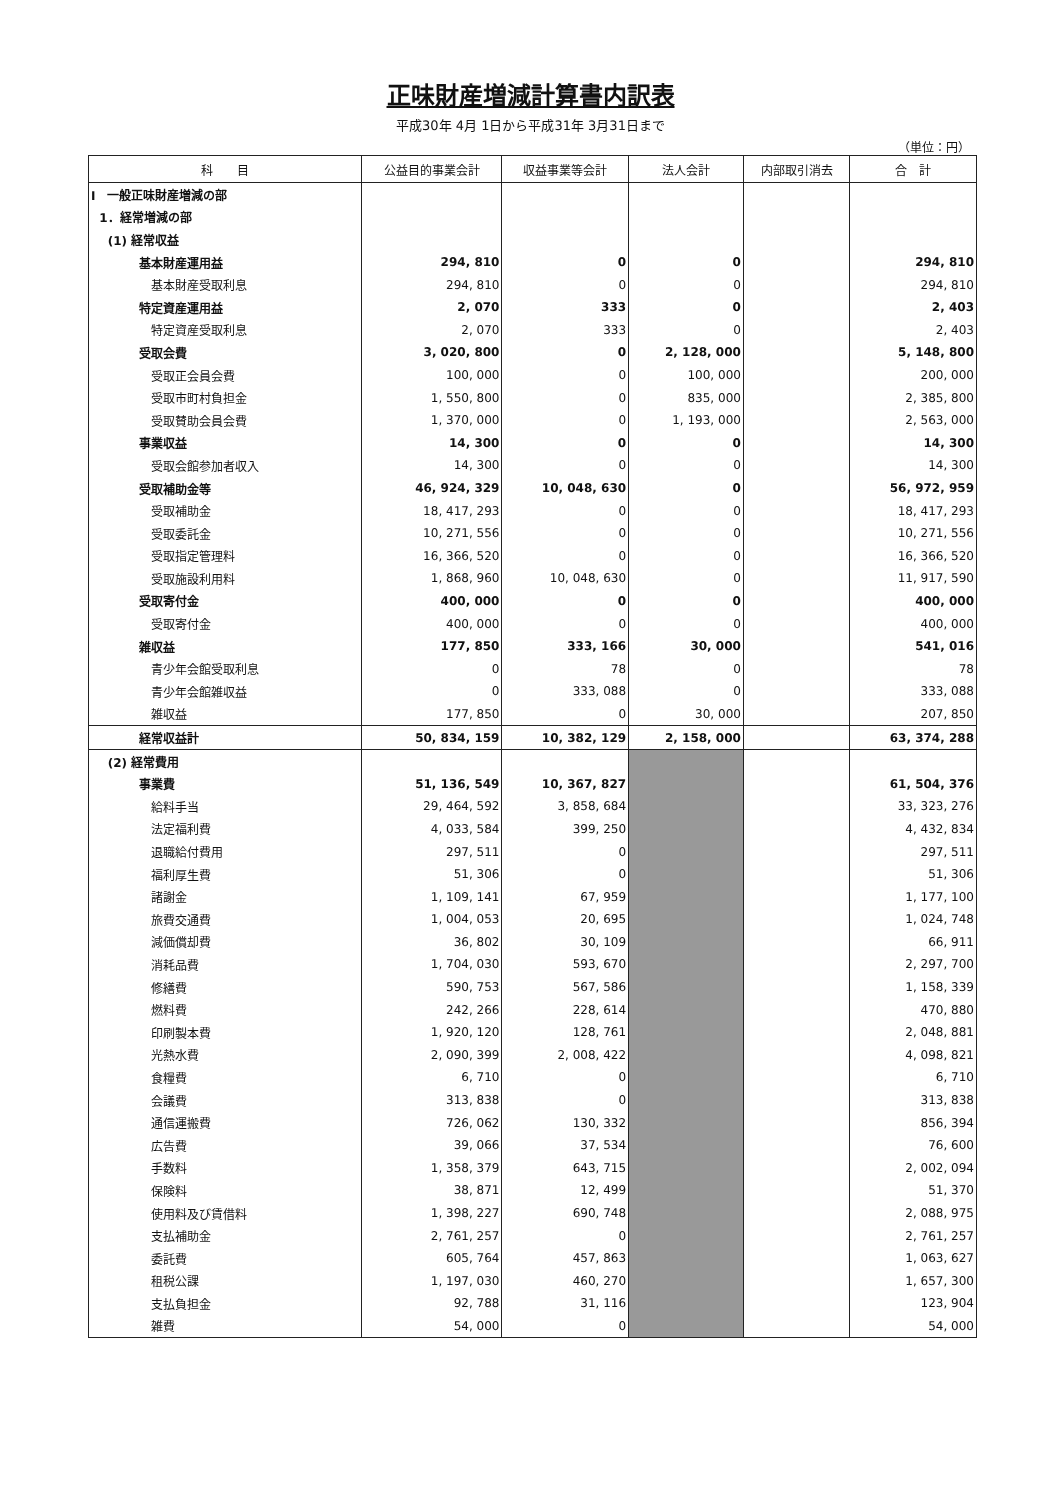正味財産増減計算書内訳表
平成30年 4月 1日から平成31年 3月31日まで
（単位：円）
| 科 目 | 公益目的事業会計 | 収益事業等会計 | 法人会計 | 内部取引消去 | 合 計 |
| --- | --- | --- | --- | --- | --- |
| Ⅰ 一般正味財産増減の部 | | | | | |
| 1．経常増減の部 | | | | | |
| (1) 経常収益 | | | | | |
| 基本財産運用益 | 294, 810 | 0 | 0 | | 294, 810 |
| 基本財産受取利息 | 294, 810 | 0 | 0 | | 294, 810 |
| 特定資産運用益 | 2, 070 | 333 | 0 | | 2, 403 |
| 特定資産受取利息 | 2, 070 | 333 | 0 | | 2, 403 |
| 受取会費 | 3, 020, 800 | 0 | 2, 128, 000 | | 5, 148, 800 |
| 受取正会員会費 | 100, 000 | 0 | 100, 000 | | 200, 000 |
| 受取市町村負担金 | 1, 550, 800 | 0 | 835, 000 | | 2, 385, 800 |
| 受取賛助会員会費 | 1, 370, 000 | 0 | 1, 193, 000 | | 2, 563, 000 |
| 事業収益 | 14, 300 | 0 | 0 | | 14, 300 |
| 受取会館参加者収入 | 14, 300 | 0 | 0 | | 14, 300 |
| 受取補助金等 | 46, 924, 329 | 10, 048, 630 | 0 | | 56, 972, 959 |
| 受取補助金 | 18, 417, 293 | 0 | 0 | | 18, 417, 293 |
| 受取委託金 | 10, 271, 556 | 0 | 0 | | 10, 271, 556 |
| 受取指定管理料 | 16, 366, 520 | 0 | 0 | | 16, 366, 520 |
| 受取施設利用料 | 1, 868, 960 | 10, 048, 630 | 0 | | 11, 917, 590 |
| 受取寄付金 | 400, 000 | 0 | 0 | | 400, 000 |
| 受取寄付金 | 400, 000 | 0 | 0 | | 400, 000 |
| 雑収益 | 177, 850 | 333, 166 | 30, 000 | | 541, 016 |
| 青少年会館受取利息 | 0 | 78 | 0 | | 78 |
| 青少年会館雑収益 | 0 | 333, 088 | 0 | | 333, 088 |
| 雑収益 | 177, 850 | 0 | 30, 000 | | 207, 850 |
| 経常収益計 | 50, 834, 159 | 10, 382, 129 | 2, 158, 000 | | 63, 374, 288 |
| (2) 経常費用 | | | | | |
| 事業費 | 51, 136, 549 | 10, 367, 827 | | | 61, 504, 376 |
| 給料手当 | 29, 464, 592 | 3, 858, 684 | | | 33, 323, 276 |
| 法定福利費 | 4, 033, 584 | 399, 250 | | | 4, 432, 834 |
| 退職給付費用 | 297, 511 | 0 | | | 297, 511 |
| 福利厚生費 | 51, 306 | 0 | | | 51, 306 |
| 諸謝金 | 1, 109, 141 | 67, 959 | | | 1, 177, 100 |
| 旅費交通費 | 1, 004, 053 | 20, 695 | | | 1, 024, 748 |
| 減価償却費 | 36, 802 | 30, 109 | | | 66, 911 |
| 消耗品費 | 1, 704, 030 | 593, 670 | | | 2, 297, 700 |
| 修繕費 | 590, 753 | 567, 586 | | | 1, 158, 339 |
| 燃料費 | 242, 266 | 228, 614 | | | 470, 880 |
| 印刷製本費 | 1, 920, 120 | 128, 761 | | | 2, 048, 881 |
| 光熱水費 | 2, 090, 399 | 2, 008, 422 | | | 4, 098, 821 |
| 食糧費 | 6, 710 | 0 | | | 6, 710 |
| 会議費 | 313, 838 | 0 | | | 313, 838 |
| 通信運搬費 | 726, 062 | 130, 332 | | | 856, 394 |
| 広告費 | 39, 066 | 37, 534 | | | 76, 600 |
| 手数料 | 1, 358, 379 | 643, 715 | | | 2, 002, 094 |
| 保険料 | 38, 871 | 12, 499 | | | 51, 370 |
| 使用料及び賃借料 | 1, 398, 227 | 690, 748 | | | 2, 088, 975 |
| 支払補助金 | 2, 761, 257 | 0 | | | 2, 761, 257 |
| 委託費 | 605, 764 | 457, 863 | | | 1, 063, 627 |
| 租税公課 | 1, 197, 030 | 460, 270 | | | 1, 657, 300 |
| 支払負担金 | 92, 788 | 31, 116 | | | 123, 904 |
| 雑費 | 54, 000 | 0 | | | 54, 000 |